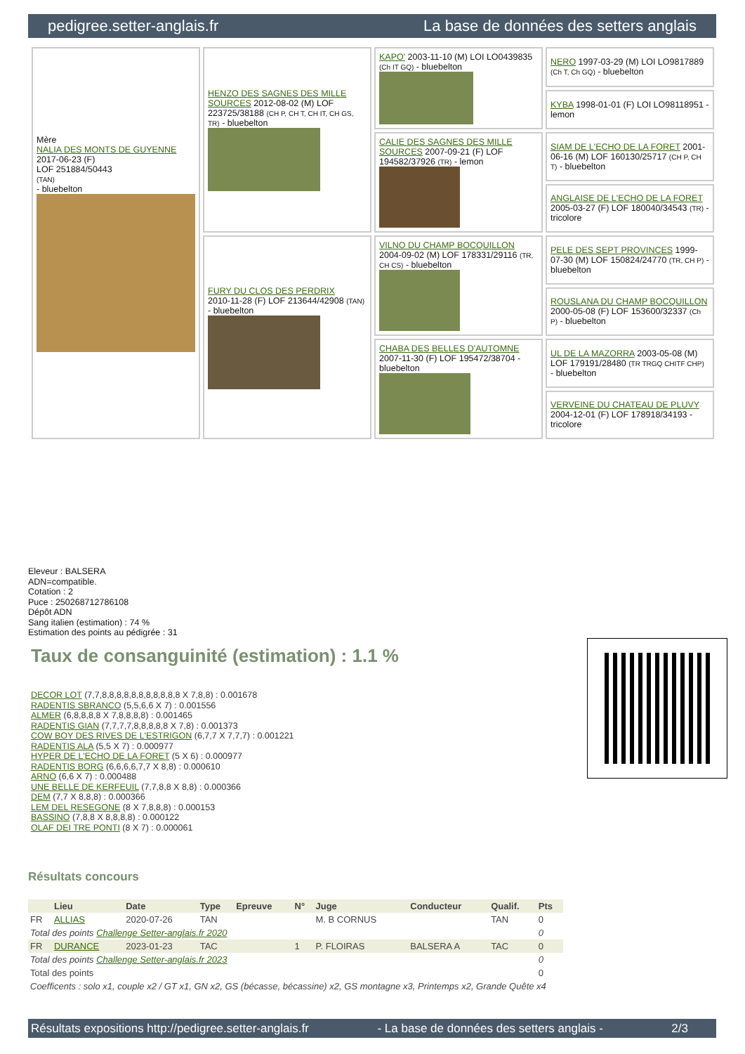pedigree.setter-anglais.fr La base de données des setters anglais
| Mère NALIA DES MONTS DE GUYENNE 2017-06-23 (F) LOF 251884/50443 (TAN) - bluebelton | HENZO DES SAGNES DES MILLE SOURCES 2012-08-02 (M) LOF 223725/38188 (CH P, CH T, CH IT, CH GS, TR) - bluebelton | KAPO' 2003-11-10 (M) LOI LO0439835 (Ch IT GQ) - bluebelton | NERO 1997-03-29 (M) LOI LO9817889 (Ch T, Ch GQ) - bluebelton |
| | | | KYBA 1998-01-01 (F) LOI LO98118951 - lemon |
| | | CALIE DES SAGNES DES MILLE SOURCES 2007-09-21 (F) LOF 194582/37926 (TR) - lemon | SIAM DE L'ECHO DE LA FORET 2001-06-16 (M) LOF 160130/25717 (CH P, CH T) - bluebelton |
| | | | ANGLAISE DE L'ECHO DE LA FORET 2005-03-27 (F) LOF 180040/34543 (TR) - tricolore |
| | FURY DU CLOS DES PERDRIX 2010-11-28 (F) LOF 213644/42908 (TAN) - bluebelton | VILNO DU CHAMP BOCQUILLON 2004-09-02 (M) LOF 178331/29116 (TR, CH CS) - bluebelton | PELE DES SEPT PROVINCES 1999-07-30 (M) LOF 150824/24770 (TR, CH P) - bluebelton |
| | | | ROUSLANA DU CHAMP BOCQUILLON 2000-05-08 (F) LOF 153600/32337 (Ch P) - bluebelton |
| | | CHABA DES BELLES D'AUTOMNE 2007-11-30 (F) LOF 195472/38704 - bluebelton | UL DE LA MAZORRA 2003-05-08 (M) LOF 179191/28480 (TR TRGQ CHITF CHP) - bluebelton |
| | | | VERVEINE DU CHATEAU DE PLUVY 2004-12-01 (F) LOF 178918/34193 - tricolore |
Eleveur : BALSERA
ADN=compatible.
Cotation : 2
Puce : 250268712786108
Dépôt ADN
Sang italien (estimation) : 74 %
Estimation des points au pédigrée : 31
Taux de consanguinité (estimation) : 1.1 %
DECOR LOT (7,7,8,8,8,8,8,8,8,8,8,8,8 X 7,8,8) : 0.001678
RADENTIS SBRANCO (5,5,6,6 X 7) : 0.001556
ALMER (6,8,8,8,8 X 7,8,8,8,8) : 0.001465
RADENTIS GIAN (7,7,7,7,8,8,8,8,8 X 7,8) : 0.001373
COW BOY DES RIVES DE L'ESTRIGON (6,7,7 X 7,7,7) : 0.001221
RADENTIS ALA (5,5 X 7) : 0.000977
HYPER DE L'ECHO DE LA FORET (5 X 6) : 0.000977
RADENTIS BORG (6,6,6,6,7,7 X 8,8) : 0.000610
ARNO (6,6 X 7) : 0.000488
UNE BELLE DE KERFEUIL (7,7,8,8 X 8,8) : 0.000366
DEM (7,7 X 8,8,8) : 0.000366
LEM DEL RESEGONE (8 X 7,8,8,8) : 0.000153
BASSINO (7,8,8 X 8,8,8,8) : 0.000122
OLAF DEI TRE PONTI (8 X 7) : 0.000061
Résultats concours
| | Lieu | Date | Type | Epreuve | N° | Juge | Conducteur | Qualif. | Pts |
| --- | --- | --- | --- | --- | --- | --- | --- | --- | --- |
| FR | ALLIAS | 2020-07-26 | TAN | | | M. B CORNUS | | TAN | 0 |
| Total des points Challenge Setter-anglais.fr 2020 | | | | | | | | | 0 |
| FR | DURANCE | 2023-01-23 | TAC | | 1 | P. FLOIRAS | BALSERA A | TAC | 0 |
| Total des points Challenge Setter-anglais.fr 2023 | | | | | | | | | 0 |
| Total des points | | | | | | | | | 0 |
| Coefficents : solo x1, couple x2 / GT x1, GN x2, GS (bécasse, bécassine) x2, GS montagne x3, Printemps x2, Grande Quête x4 | | | | | | | | | |
Résultats expositions http://pedigree.setter-anglais.fr - La base de données des setters anglais - 2/3